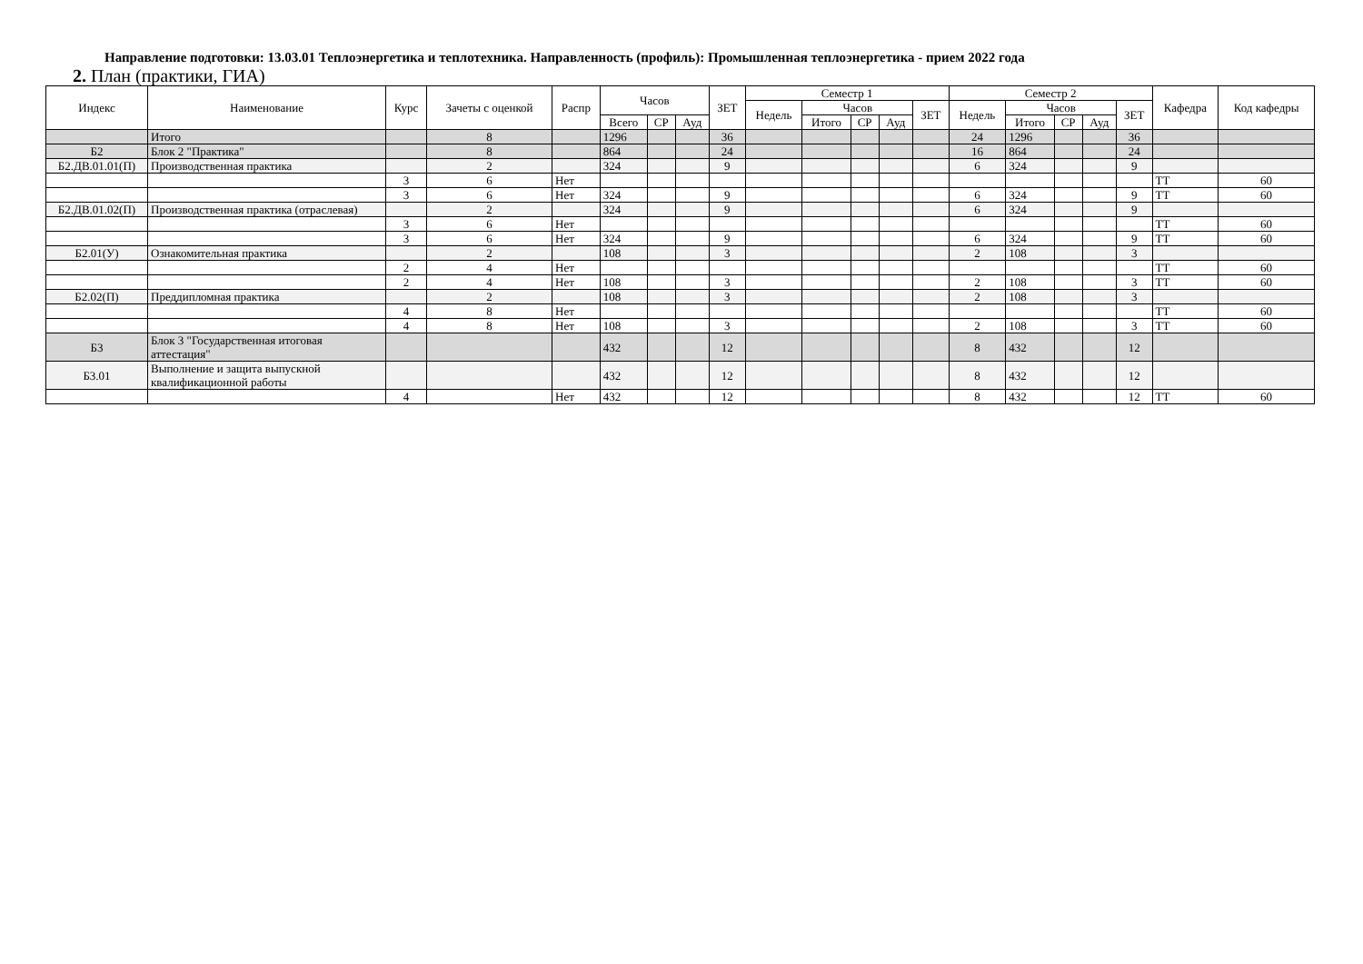Направление подготовки: 13.03.01 Теплоэнергетика и теплотехника. Направленность (профиль): Промышленная теплоэнергетика - прием 2022 года
2. План (практики, ГИА)
| Индекс | Наименование | Курс | Зачеты с оценкой | Распр | Часов | | | ЗЕТ | Семестр 1 | | | | | Семестр 2 | | | | | Кафедра | Код кафедры |
| --- | --- | --- | --- | --- | --- | --- | --- | --- | --- | --- | --- | --- | --- | --- | --- | --- | --- | --- | --- | --- |
| | | | | | | | | | Недель | Часов | | | ЗЕТ | Недель | Часов | | | ЗЕТ | | |
| | | | | | Всего | СР | Ауд | | | Итого | СР | Ауд | | | Итого | СР | Ауд | | | |
| | Итого | | 8 | | 1296 | | | 36 | | | | | | 24 | 1296 | | | 36 | | |
| Б2 | Блок 2 "Практика" | | 8 | | 864 | | | 24 | | | | | | 16 | 864 | | | 24 | | |
| Б2.ДВ.01.01(П) | Производственная практика | | 2 | | 324 | | | 9 | | | | | | 6 | 324 | | | 9 | | |
| | | 3 | 6 | Нет | | | | | | | | | | | | | | | ТТ | 60 |
| | | 3 | 6 | Нет | 324 | | | 9 | | | | | | 6 | 324 | | | 9 | ТТ | 60 |
| Б2.ДВ.01.02(П) | Производственная практика (отраслевая) | | 2 | | 324 | | | 9 | | | | | | 6 | 324 | | | 9 | | |
| | | 3 | 6 | Нет | | | | | | | | | | | | | | | ТТ | 60 |
| | | 3 | 6 | Нет | 324 | | | 9 | | | | | | 6 | 324 | | | 9 | ТТ | 60 |
| Б2.01(У) | Ознакомительная практика | | 2 | | 108 | | | 3 | | | | | | 2 | 108 | | | 3 | | |
| | | 2 | 4 | Нет | | | | | | | | | | | | | | | ТТ | 60 |
| | | 2 | 4 | Нет | 108 | | | 3 | | | | | | 2 | 108 | | | 3 | ТТ | 60 |
| Б2.02(П) | Преддипломная практика | | 2 | | 108 | | | 3 | | | | | | 2 | 108 | | | 3 | | |
| | | 4 | 8 | Нет | | | | | | | | | | | | | | | ТТ | 60 |
| | | 4 | 8 | Нет | 108 | | | 3 | | | | | | 2 | 108 | | | 3 | ТТ | 60 |
| Б3 | Блок 3 "Государственная итоговая аттестация" | | | | 432 | | | 12 | | | | | | 8 | 432 | | | 12 | | |
| Б3.01 | Выполнение и защита выпускной квалификационной работы | | | | 432 | | | 12 | | | | | | 8 | 432 | | | 12 | | |
| | | 4 | | Нет | 432 | | | 12 | | | | | | 8 | 432 | | | 12 | ТТ | 60 |